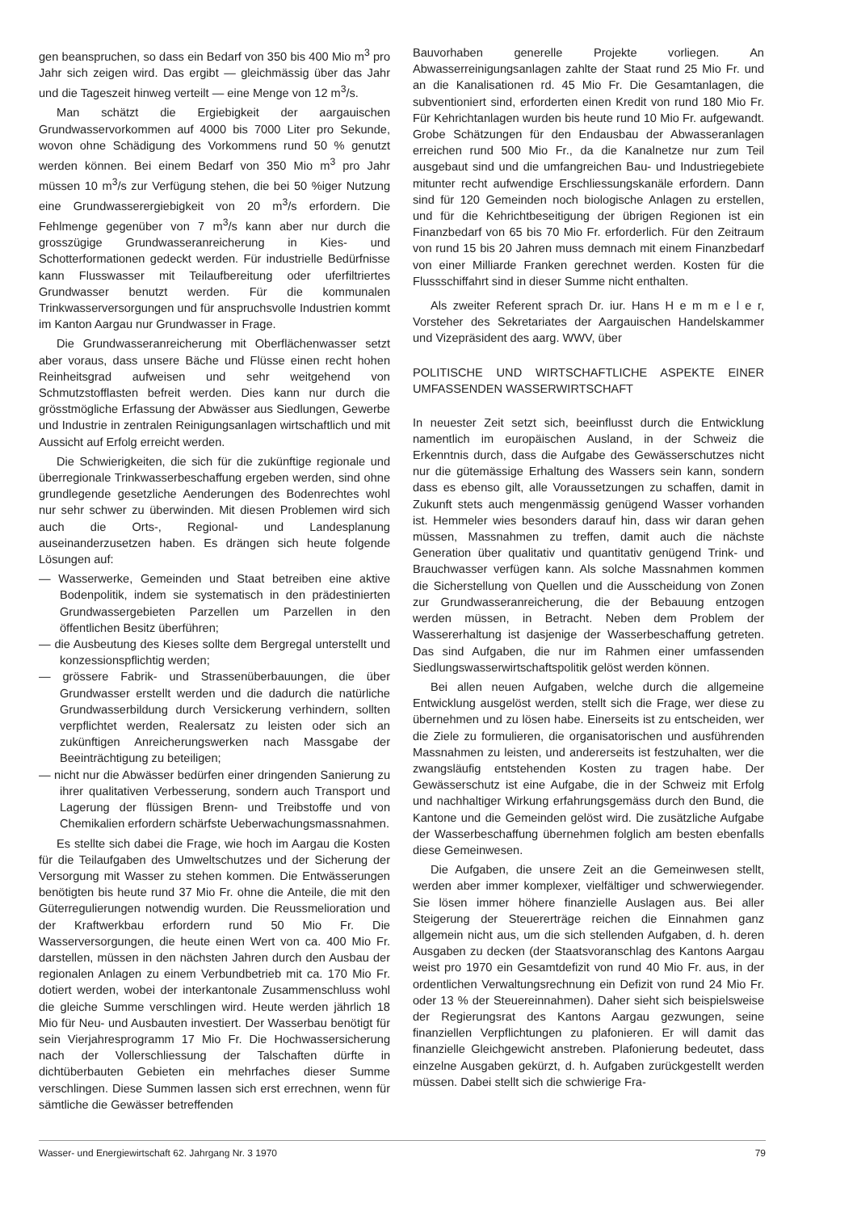gen beanspruchen, so dass ein Bedarf von 350 bis 400 Mio m<sup>3</sup> pro Jahr sich zeigen wird. Das ergibt — gleichmässig über das Jahr und die Tageszeit hinweg verteilt — eine Menge von 12 m<sup>3</sup>/s.
Man schätzt die Ergiebigkeit der aargauischen Grundwasservorkommen auf 4000 bis 7000 Liter pro Sekunde, wovon ohne Schädigung des Vorkommens rund 50 % genutzt werden können. Bei einem Bedarf von 350 Mio m<sup>3</sup> pro Jahr müssen 10 m<sup>3</sup>/s zur Verfügung stehen, die bei 50 %iger Nutzung eine Grundwasserergiebigkeit von 20 m<sup>3</sup>/s erfordern. Die Fehlmenge gegenüber von 7 m<sup>3</sup>/s kann aber nur durch die grosszügige Grundwasseranreicherung in Kies- und Schotterformationen gedeckt werden. Für industrielle Bedürfnisse kann Flusswasser mit Teilaufbereitung oder uferfiltriertes Grundwasser benutzt werden. Für die kommunalen Trinkwasserversorgungen und für anspruchsvolle Industrien kommt im Kanton Aargau nur Grundwasser in Frage.
Die Grundwasseranreicherung mit Oberflächenwasser setzt aber voraus, dass unsere Bäche und Flüsse einen recht hohen Reinheitsgrad aufweisen und sehr weitgehend von Schmutzstofflasten befreit werden. Dies kann nur durch die grösstmögliche Erfassung der Abwässer aus Siedlungen, Gewerbe und Industrie in zentralen Reinigungsanlagen wirtschaftlich und mit Aussicht auf Erfolg erreicht werden.
Die Schwierigkeiten, die sich für die zukünftige regionale und überregionale Trinkwasserbeschaffung ergeben werden, sind ohne grundlegende gesetzliche Aenderungen des Bodenrechtes wohl nur sehr schwer zu überwinden. Mit diesen Problemen wird sich auch die Orts-, Regional- und Landesplanung auseinanderzusetzen haben. Es drängen sich heute folgende Lösungen auf:
— Wasserwerke, Gemeinden und Staat betreiben eine aktive Bodenpolitik, indem sie systematisch in den prädestinierten Grundwassergebieten Parzellen um Parzellen in den öffentlichen Besitz überführen;
— die Ausbeutung des Kieses sollte dem Bergregal unterstellt und konzessionspflichtig werden;
— grössere Fabrik- und Strassenüberbauungen, die über Grundwasser erstellt werden und die dadurch die natürliche Grundwasserbildung durch Versickerung verhindern, sollten verpflichtet werden, Realersatz zu leisten oder sich an zukünftigen Anreicherungswerken nach Massgabe der Beeinträchtigung zu beteiligen;
— nicht nur die Abwässer bedürfen einer dringenden Sanierung zu ihrer qualitativen Verbesserung, sondern auch Transport und Lagerung der flüssigen Brenn- und Treibstoffe und von Chemikalien erfordern schärfste Ueberwachungsmassnahmen.
Es stellte sich dabei die Frage, wie hoch im Aargau die Kosten für die Teilaufgaben des Umweltschutzes und der Sicherung der Versorgung mit Wasser zu stehen kommen. Die Entwässerungen benötigten bis heute rund 37 Mio Fr. ohne die Anteile, die mit den Güterregulierungen notwendig wurden. Die Reussmelioration und der Kraftwerkbau erfordern rund 50 Mio Fr. Die Wasserversorgungen, die heute einen Wert von ca. 400 Mio Fr. darstellen, müssen in den nächsten Jahren durch den Ausbau der regionalen Anlagen zu einem Verbundbetrieb mit ca. 170 Mio Fr. dotiert werden, wobei der interkantonale Zusammenschluss wohl die gleiche Summe verschlingen wird. Heute werden jährlich 18 Mio für Neu- und Ausbauten investiert. Der Wasserbau benötigt für sein Vierjahresprogramm 17 Mio Fr. Die Hochwassersicherung nach der Vollerschliessung der Talschaften dürfte in dichtüberbauten Gebieten ein mehrfaches dieser Summe verschlingen. Diese Summen lassen sich erst errechnen, wenn für sämtliche die Gewässer betreffenden
Bauvorhaben generelle Projekte vorliegen. An Abwasserreinigungsanlagen zahlte der Staat rund 25 Mio Fr. und an die Kanalisationen rd. 45 Mio Fr. Die Gesamtanlagen, die subventioniert sind, erforderten einen Kredit von rund 180 Mio Fr. Für Kehrichtanlagen wurden bis heute rund 10 Mio Fr. aufgewandt. Grobe Schätzungen für den Endausbau der Abwasseranlagen erreichen rund 500 Mio Fr., da die Kanalnetze nur zum Teil ausgebaut sind und die umfangreichen Bau- und Industriegebiete mitunter recht aufwendige Erschliessungskanäle erfordern. Dann sind für 120 Gemeinden noch biologische Anlagen zu erstellen, und für die Kehrichtbeseitigung der übrigen Regionen ist ein Finanzbedarf von 65 bis 70 Mio Fr. erforderlich. Für den Zeitraum von rund 15 bis 20 Jahren muss demnach mit einem Finanzbedarf von einer Milliarde Franken gerechnet werden. Kosten für die Flussschiffahrt sind in dieser Summe nicht enthalten.
Als zweiter Referent sprach Dr. iur. Hans H e m m e l e r, Vorsteher des Sekretariates der Aargauischen Handelskammer und Vizepräsident des aarg. WWV, über
POLITISCHE UND WIRTSCHAFTLICHE ASPEKTE EINER UMFASSENDEN WASSERWIRTSCHAFT
In neuester Zeit setzt sich, beeinflusst durch die Entwicklung namentlich im europäischen Ausland, in der Schweiz die Erkenntnis durch, dass die Aufgabe des Gewässerschutzes nicht nur die gütemässige Erhaltung des Wassers sein kann, sondern dass es ebenso gilt, alle Voraussetzungen zu schaffen, damit in Zukunft stets auch mengenmässig genügend Wasser vorhanden ist. Hemmeler wies besonders darauf hin, dass wir daran gehen müssen, Massnahmen zu treffen, damit auch die nächste Generation über qualitativ und quantitativ genügend Trink- und Brauchwasser verfügen kann. Als solche Massnahmen kommen die Sicherstellung von Quellen und die Ausscheidung von Zonen zur Grundwasseranreicherung, die der Bebauung entzogen werden müssen, in Betracht. Neben dem Problem der Wassererhaltung ist dasjenige der Wasserbeschaffung getreten. Das sind Aufgaben, die nur im Rahmen einer umfassenden Siedlungswasserwirtschaftspolitik gelöst werden können.
Bei allen neuen Aufgaben, welche durch die allgemeine Entwicklung ausgelöst werden, stellt sich die Frage, wer diese zu übernehmen und zu lösen habe. Einerseits ist zu entscheiden, wer die Ziele zu formulieren, die organisatorischen und ausführenden Massnahmen zu leisten, und andererseits ist festzuhalten, wer die zwangsläufig entstehenden Kosten zu tragen habe. Der Gewässerschutz ist eine Aufgabe, die in der Schweiz mit Erfolg und nachhaltiger Wirkung erfahrungsgemäss durch den Bund, die Kantone und die Gemeinden gelöst wird. Die zusätzliche Aufgabe der Wasserbeschaffung übernehmen folglich am besten ebenfalls diese Gemeinwesen.
Die Aufgaben, die unsere Zeit an die Gemeinwesen stellt, werden aber immer komplexer, vielfältiger und schwerwiegender. Sie lösen immer höhere finanzielle Auslagen aus. Bei aller Steigerung der Steuererträge reichen die Einnahmen ganz allgemein nicht aus, um die sich stellenden Aufgaben, d. h. deren Ausgaben zu decken (der Staatsvoranschlag des Kantons Aargau weist pro 1970 ein Gesamtdefizit von rund 40 Mio Fr. aus, in der ordentlichen Verwaltungsrechnung ein Defizit von rund 24 Mio Fr. oder 13 % der Steuereinnahmen). Daher sieht sich beispielsweise der Regierungsrat des Kantons Aargau gezwungen, seine finanziellen Verpflichtungen zu plafonieren. Er will damit das finanzielle Gleichgewicht anstreben. Plafonierung bedeutet, dass einzelne Ausgaben gekürzt, d. h. Aufgaben zurückgestellt werden müssen. Dabei stellt sich die schwierige Fra-
Wasser- und Energiewirtschaft 62. Jahrgang Nr. 3 1970 79